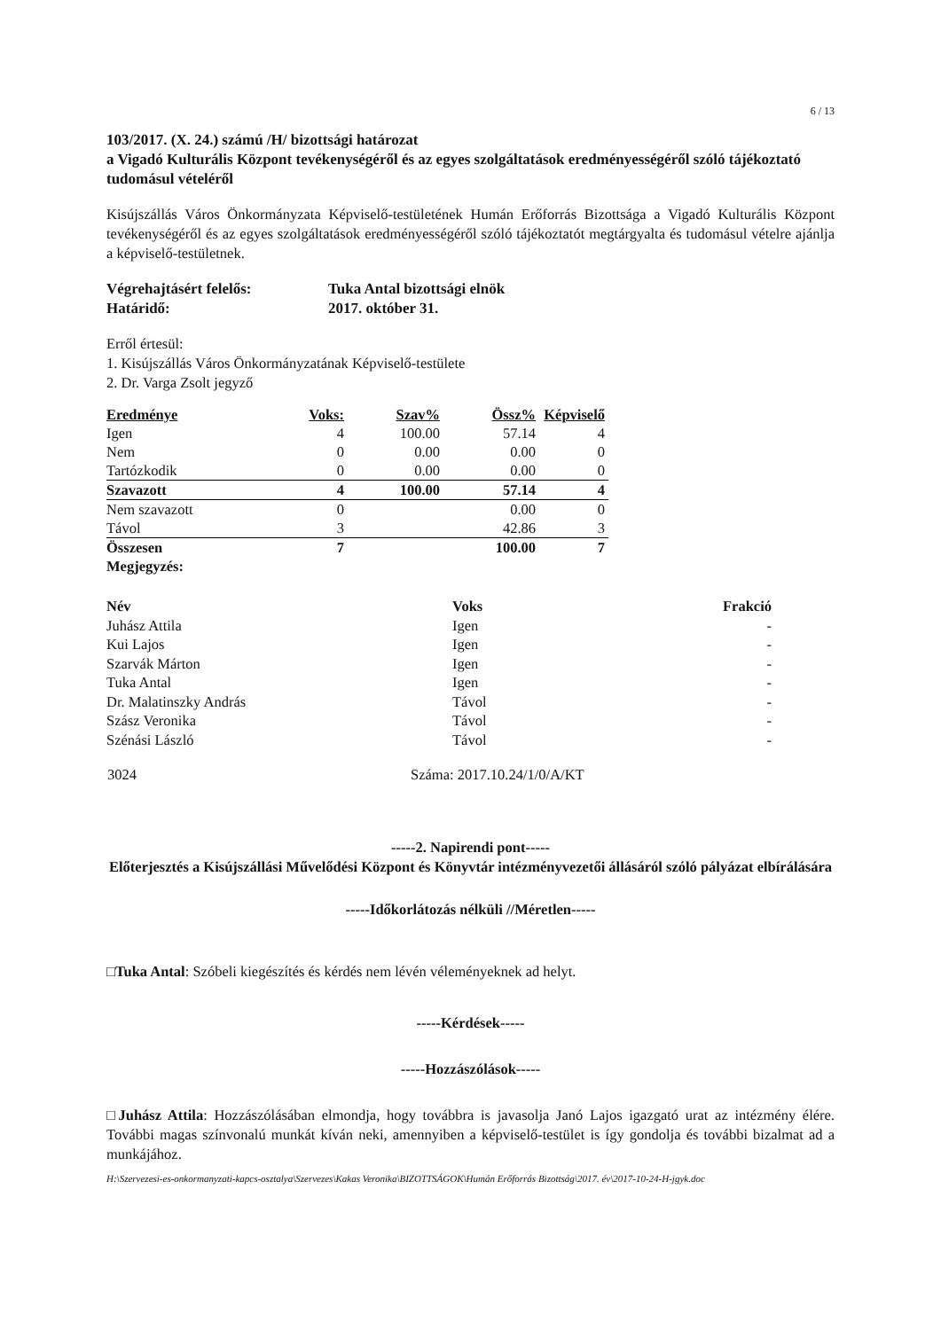6 / 13
103/2017. (X. 24.) számú /H/ bizottsági határozat
a Vigadó Kulturális Központ tevékenységéről és az egyes szolgáltatások eredményességéről szóló tájékoztató tudomásul vételéről
Kisújszállás Város Önkormányzata Képviselő-testületének Humán Erőforrás Bizottsága a Vigadó Kulturális Központ tevékenységéről és az egyes szolgáltatások eredményességéről szóló tájékoztatót megtárgyalta és tudomásul vételre ajánlja a képviselő-testületnek.
| Végrehajtásért felelős: | Tuka Antal bizottsági elnök |
| Határidő: | 2017. október 31. |
Erről értesül:
1. Kisújszállás Város Önkormányzatának Képviselő-testülete
2. Dr. Varga Zsolt jegyző
| Eredménye | Voks: | Szav% | Össz% | Képviselő |
| --- | --- | --- | --- | --- |
| Igen | 4 | 100.00 | 57.14 | 4 |
| Nem | 0 | 0.00 | 0.00 | 0 |
| Tartózkodik | 0 | 0.00 | 0.00 | 0 |
| Szavazott | 4 | 100.00 | 57.14 | 4 |
| Nem szavazott | 0 | | 0.00 | 0 |
| Távol | 3 | | 42.86 | 3 |
| Összesen | 7 | | 100.00 | 7 |
| Megjegyzés: | | | | |
| Név | Voks | Frakció |
| --- | --- | --- |
| Juhász Attila | Igen | - |
| Kui Lajos | Igen | - |
| Szarvák Márton | Igen | - |
| Tuka Antal | Igen | - |
| Dr. Malatinszky András | Távol | - |
| Szász Veronika | Távol | - |
| Szénási László | Távol | - |
| 3024 | Száma: 2017.10.24/1/0/A/KT |
-----2. Napirendi pont-----
Előterjesztés a Kisújszállási Művelődési Központ és Könyvtár intézményvezetői állásáról szóló pályázat elbírálására
-----Időkorlátozás nélküli //Méretlen-----
□Tuka Antal: Szóbeli kiegészítés és kérdés nem lévén véleményeknek ad helyt.
-----Kérdések-----
-----Hozzászólások-----
□Juhász Attila: Hozzászólásában elmondja, hogy továbbra is javasolja Janó Lajos igazgató urat az intézmény élére. További magas színvonalú munkát kíván neki, amennyiben a képviselő-testület is így gondolja és további bizalmat ad a munkájához.
H:\Szervezesi-es-onkormanyzati-kapcs-osztalya\Szervezes\Kakas Veronika\BIZOTTSÁGOK\Humán Erőforrás Bizottság\2017. év\2017-10-24-H-jgyk.doc